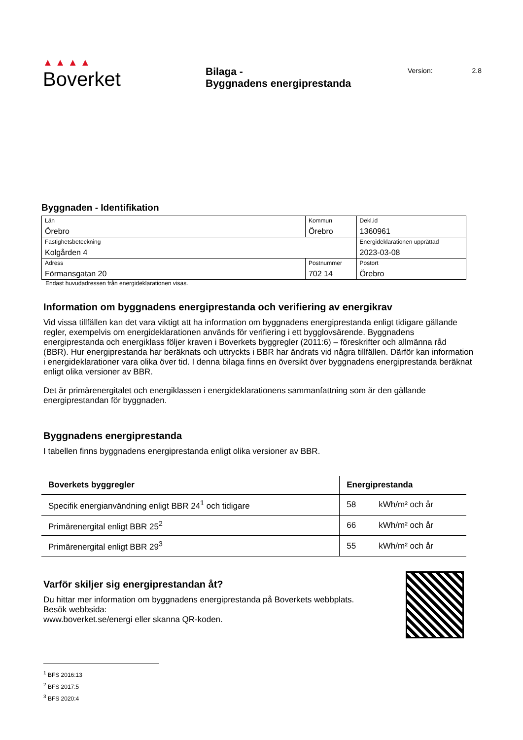▲ ▲ ▲ ▲
Boverket
Bilaga -
Byggnadens energiprestanda
Version: 2.8
Byggnaden - Identifikation
| Län Örebro | Kommun Örebro | | Dekl.id 1360961 |
| Fastighetsbeteckning Kolgården 4 | | | Energideklarationen upprättad 2023-03-08 |
| Adress Förmansgatan 20 | Postnummer 702 14 | Postort Örebro | |
Endast huvudadressen från energideklarationen visas.
Information om byggnadens energiprestanda och verifiering av energikrav
Vid vissa tillfällen kan det vara viktigt att ha information om byggnadens energiprestanda enligt tidigare gällande regler, exempelvis om energideklarationen används för verifiering i ett bygglovsärende. Byggnadens energiprestanda och energiklass följer kraven i Boverkets byggregler (2011:6) – föreskrifter och allmänna råd (BBR). Hur energiprestanda har beräknats och uttryckts i BBR har ändrats vid några tillfällen. Därför kan information i energideklarationer vara olika över tid. I denna bilaga finns en översikt över byggnadens energiprestanda beräknat enligt olika versioner av BBR.
Det är primärenergitalet och energiklassen i energideklarationens sammanfattning som är den gällande energiprestandan för byggnaden.
Byggnadens energiprestanda
I tabellen finns byggnadens energiprestanda enligt olika versioner av BBR.
| Boverkets byggregler | Energiprestanda | |
| --- | --- | --- |
| Specifik energianvändning enligt BBR 24<sup>1</sup> och tidigare | 58 | kWh/m² och år |
| Primärenergital enligt BBR 25<sup>2</sup> | 66 | kWh/m² och år |
| Primärenergital enligt BBR 29<sup>3</sup> | 55 | kWh/m² och år |
Varför skiljer sig energiprestandan åt?
Du hittar mer information om byggnadens energiprestanda på Boverkets webbplats. Besök webbsida:
www.boverket.se/energi eller skanna QR-koden.
<sup>1</sup> BFS 2016:13
<sup>2</sup> BFS 2017:5
<sup>3</sup> BFS 2020:4